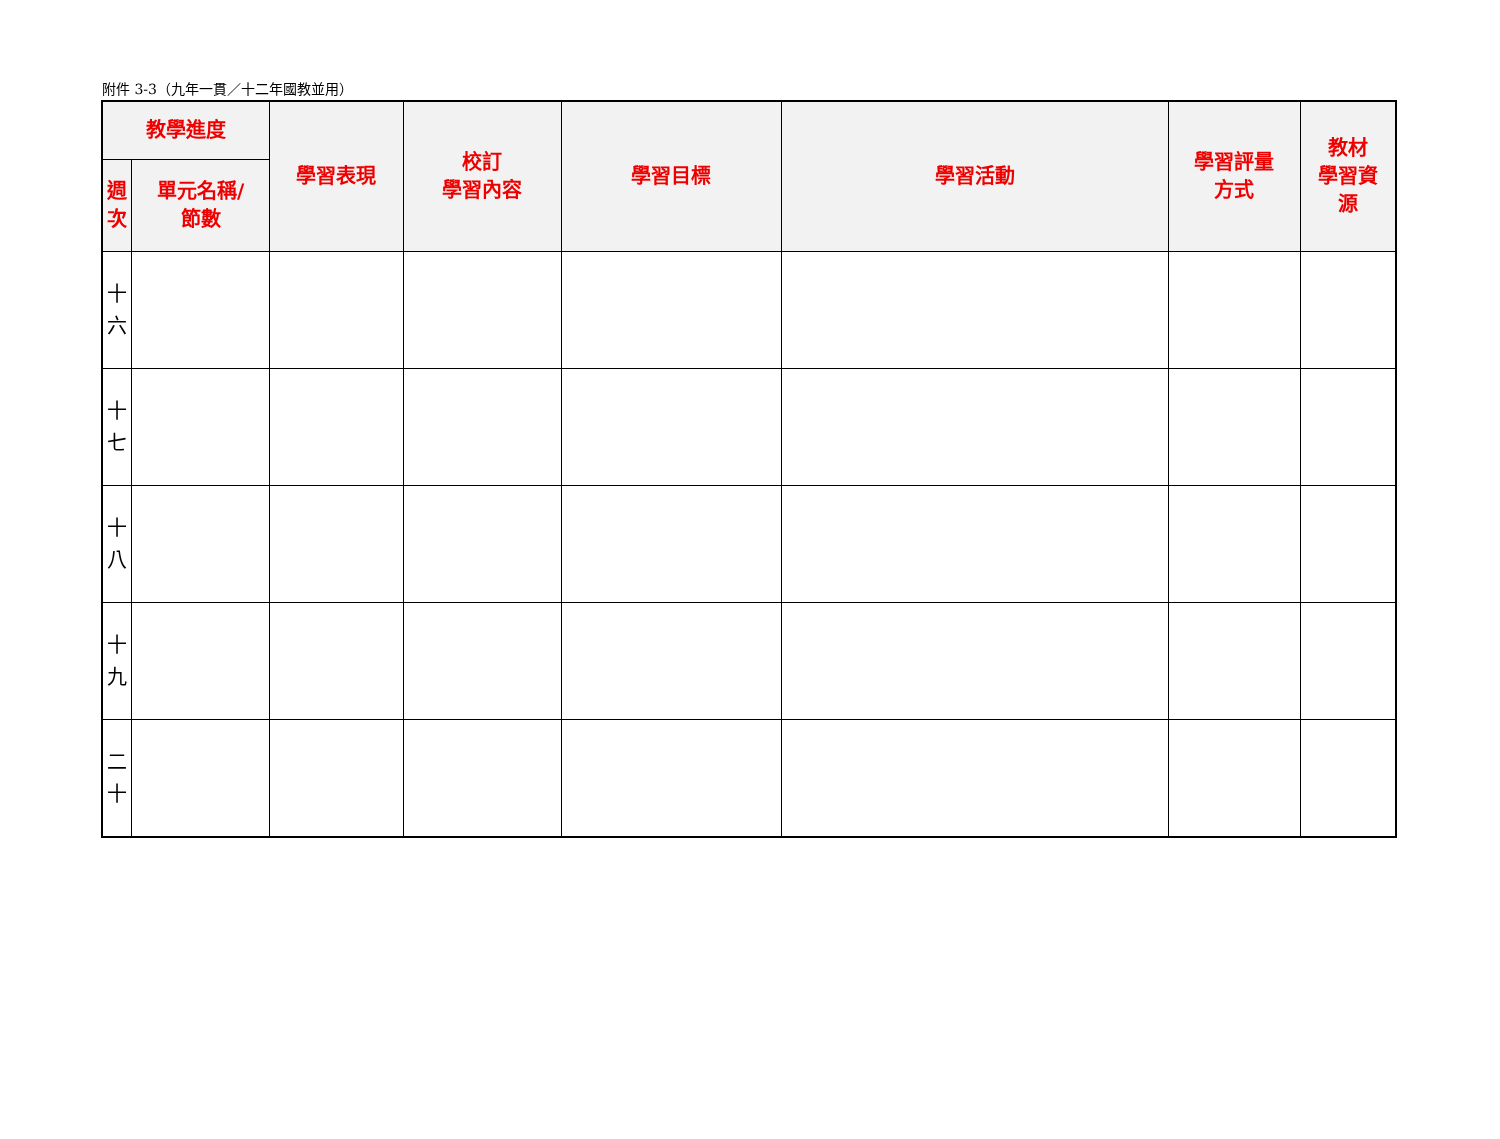附件 3-3（九年一貫／十二年國教並用）
| 教學進度 | | 學習表現 | 校訂 學習內容 | 學習目標 | 學習活動 | 學習評量 方式 | 教材 學習資 源 |
| --- | --- | --- | --- | --- | --- | --- | --- |
| 週 次 | 單元名稱/ 節數 | | | | | | |
| 十 六 | | | | | | | |
| 十 七 | | | | | | | |
| 十 八 | | | | | | | |
| 十 九 | | | | | | | |
| 二 十 | | | | | | | |